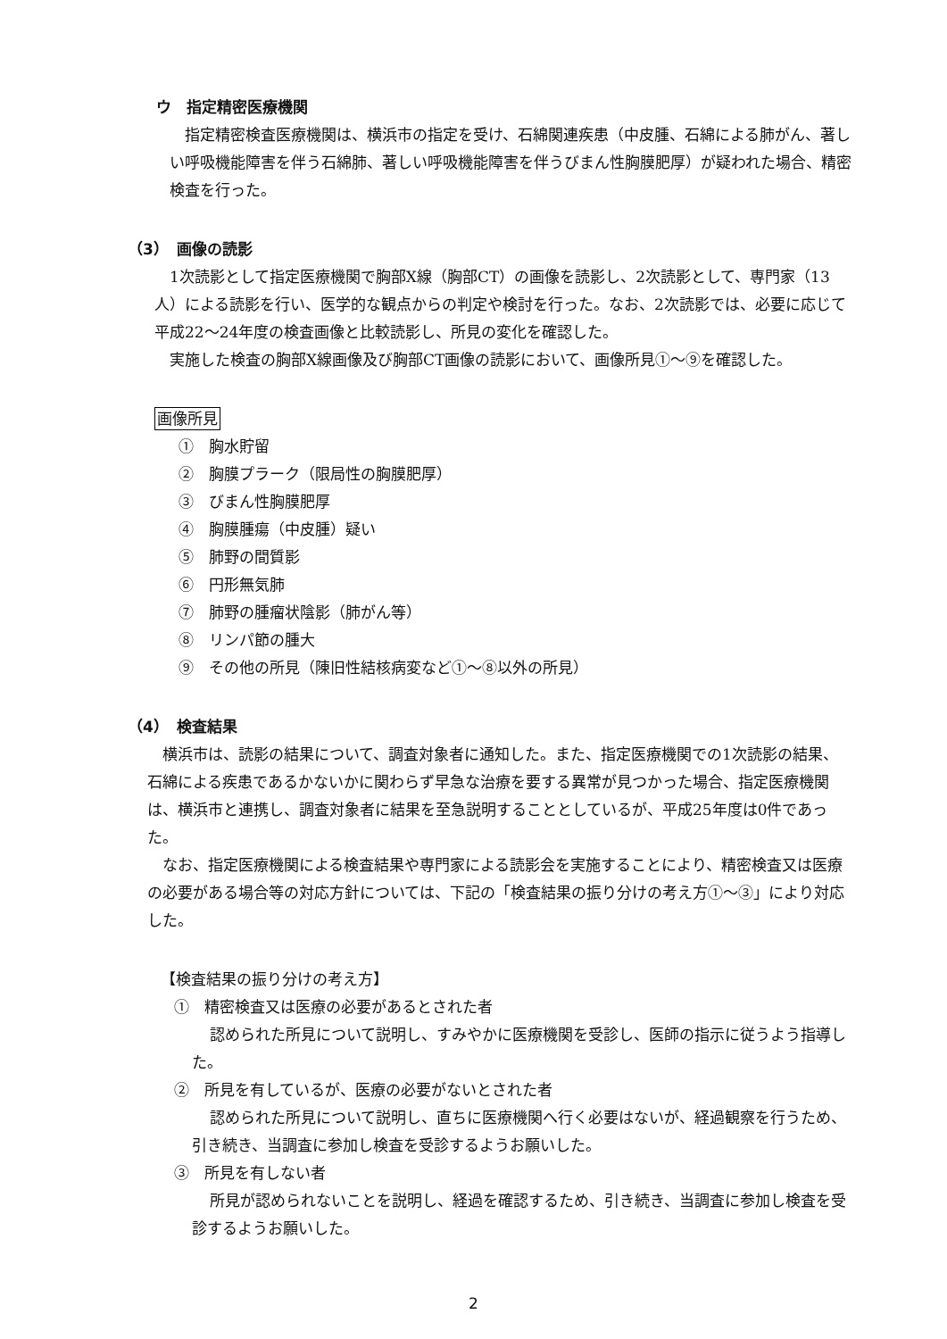ウ　指定精密医療機関
指定精密検査医療機関は、横浜市の指定を受け、石綿関連疾患（中皮腫、石綿による肺がん、著しい呼吸機能障害を伴う石綿肺、著しい呼吸機能障害を伴うびまん性胸膜肥厚）が疑われた場合、精密検査を行った。
（3）　画像の読影
1次読影として指定医療機関で胸部X線（胸部CT）の画像を読影し、2次読影として、専門家（13人）による読影を行い、医学的な観点からの判定や検討を行った。なお、2次読影では、必要に応じて平成22～24年度の検査画像と比較読影し、所見の変化を確認した。
実施した検査の胸部X線画像及び胸部CT画像の読影において、画像所見①～⑨を確認した。
画像所見
①　胸水貯留
②　胸膜プラーク（限局性の胸膜肥厚）
③　びまん性胸膜肥厚
④　胸膜腫瘍（中皮腫）疑い
⑤　肺野の間質影
⑥　円形無気肺
⑦　肺野の腫瘤状陰影（肺がん等）
⑧　リンパ節の腫大
⑨　その他の所見（陳旧性結核病変など①～⑧以外の所見）
（4）　検査結果
横浜市は、読影の結果について、調査対象者に通知した。また、指定医療機関での1次読影の結果、石綿による疾患であるかないかに関わらず早急な治療を要する異常が見つかった場合、指定医療機関は、横浜市と連携し、調査対象者に結果を至急説明することとしているが、平成25年度は0件であった。
なお、指定医療機関による検査結果や専門家による読影会を実施することにより、精密検査又は医療の必要がある場合等の対応方針については、下記の「検査結果の振り分けの考え方①～③」により対応した。
【検査結果の振り分けの考え方】
①　精密検査又は医療の必要があるとされた者
認められた所見について説明し、すみやかに医療機関を受診し、医師の指示に従うよう指導した。
②　所見を有しているが、医療の必要がないとされた者
認められた所見について説明し、直ちに医療機関へ行く必要はないが、経過観察を行うため、引き続き、当調査に参加し検査を受診するようお願いした。
③　所見を有しない者
所見が認められないことを説明し、経過を確認するため、引き続き、当調査に参加し検査を受診するようお願いした。
2